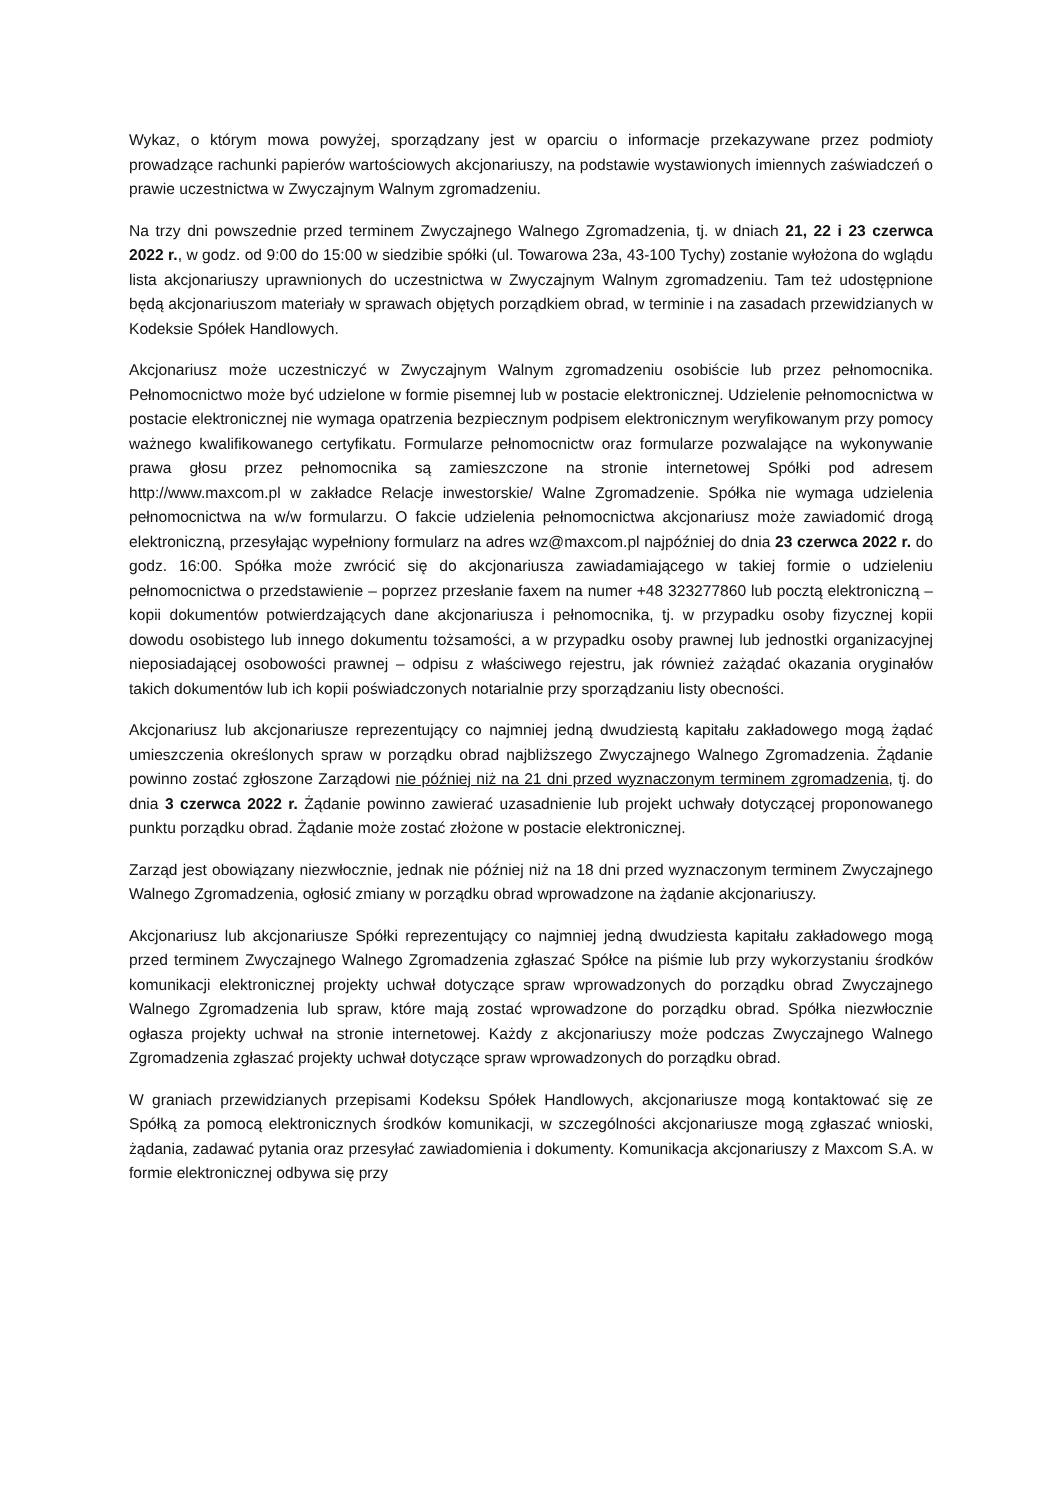Wykaz, o którym mowa powyżej, sporządzany jest w oparciu o informacje przekazywane przez podmioty prowadzące rachunki papierów wartościowych akcjonariuszy, na podstawie wystawionych imiennych zaświadczeń o prawie uczestnictwa w Zwyczajnym Walnym zgromadzeniu.
Na trzy dni powszednie przed terminem Zwyczajnego Walnego Zgromadzenia, tj. w dniach 21, 22 i 23 czerwca 2022 r., w godz. od 9:00 do 15:00 w siedzibie spółki (ul. Towarowa 23a, 43-100 Tychy) zostanie wyłożona do wglądu lista akcjonariuszy uprawnionych do uczestnictwa w Zwyczajnym Walnym zgromadzeniu. Tam też udostępnione będą akcjonariuszom materiały w sprawach objętych porządkiem obrad, w terminie i na zasadach przewidzianych w Kodeksie Spółek Handlowych.
Akcjonariusz może uczestniczyć w Zwyczajnym Walnym zgromadzeniu osobiście lub przez pełnomocnika. Pełnomocnictwo może być udzielone w formie pisemnej lub w postacie elektronicznej. Udzielenie pełnomocnictwa w postacie elektronicznej nie wymaga opatrzenia bezpiecznym podpisem elektronicznym weryfikowanym przy pomocy ważnego kwalifikowanego certyfikatu. Formularze pełnomocnictw oraz formularze pozwalające na wykonywanie prawa głosu przez pełnomocnika są zamieszczone na stronie internetowej Spółki pod adresem http://www.maxcom.pl w zakładce Relacje inwestorskie/ Walne Zgromadzenie. Spółka nie wymaga udzielenia pełnomocnictwa na w/w formularzu. O fakcie udzielenia pełnomocnictwa akcjonariusz może zawiadomić drogą elektroniczną, przesyłając wypełniony formularz na adres wz@maxcom.pl najpóźniej do dnia 23 czerwca 2022 r. do godz. 16:00. Spółka może zwrócić się do akcjonariusza zawiadamiającego w takiej formie o udzieleniu pełnomocnictwa o przedstawienie – poprzez przesłanie faxem na numer +48 323277860 lub pocztą elektroniczną – kopii dokumentów potwierdzających dane akcjonariusza i pełnomocnika, tj. w przypadku osoby fizycznej kopii dowodu osobistego lub innego dokumentu tożsamości, a w przypadku osoby prawnej lub jednostki organizacyjnej nieposiadającej osobowości prawnej – odpisu z właściwego rejestru, jak również zażądać okazania oryginałów takich dokumentów lub ich kopii poświadczonych notarialnie przy sporządzaniu listy obecności.
Akcjonariusz lub akcjonariusze reprezentujący co najmniej jedną dwudziestą kapitału zakładowego mogą żądać umieszczenia określonych spraw w porządku obrad najbliższego Zwyczajnego Walnego Zgromadzenia. Żądanie powinno zostać zgłoszone Zarządowi nie później niż na 21 dni przed wyznaczonym terminem zgromadzenia, tj. do dnia 3 czerwca 2022 r. Żądanie powinno zawierać uzasadnienie lub projekt uchwały dotyczącej proponowanego punktu porządku obrad. Żądanie może zostać złożone w postacie elektronicznej.
Zarząd jest obowiązany niezwłocznie, jednak nie później niż na 18 dni przed wyznaczonym terminem Zwyczajnego Walnego Zgromadzenia, ogłosić zmiany w porządku obrad wprowadzone na żądanie akcjonariuszy.
Akcjonariusz lub akcjonariusze Spółki reprezentujący co najmniej jedną dwudziesta kapitału zakładowego mogą przed terminem Zwyczajnego Walnego Zgromadzenia zgłaszać Spółce na piśmie lub przy wykorzystaniu środków komunikacji elektronicznej projekty uchwał dotyczące spraw wprowadzonych do porządku obrad Zwyczajnego Walnego Zgromadzenia lub spraw, które mają zostać wprowadzone do porządku obrad. Spółka niezwłocznie ogłasza projekty uchwał na stronie internetowej. Każdy z akcjonariuszy może podczas Zwyczajnego Walnego Zgromadzenia zgłaszać projekty uchwał dotyczące spraw wprowadzonych do porządku obrad.
W graniach przewidzianych przepisami Kodeksu Spółek Handlowych, akcjonariusze mogą kontaktować się ze Spółką za pomocą elektronicznych środków komunikacji, w szczególności akcjonariusze mogą zgłaszać wnioski, żądania, zadawać pytania oraz przesyłać zawiadomienia i dokumenty. Komunikacja akcjonariuszy z Maxcom S.A. w formie elektronicznej odbywa się przy